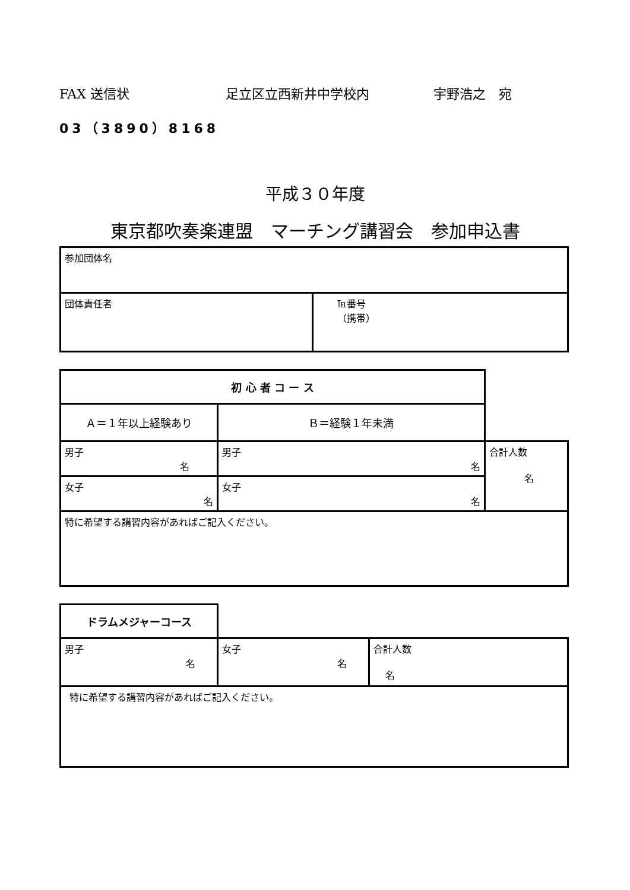FAX 送信状 足立区立西新井中学校内 宇野浩之　宛
03（3890）8168
平成３０年度
東京都吹奏楽連盟　マーチング講習会　参加申込書
| 参加団体名 | |
| 団体責任者 | ℡番号 （携帯） |
| 初 心 者 コ ー ス | | |
| Ａ＝１年以上経験あり | Ｂ＝経験１年未満 | |
| 男子 名 | 男子 名 | 合計人数 名 |
| 女子 名 | 女子 名 | |
| 特に希望する講習内容があればご記入ください。 | | |
| ドラムメジャーコース | | |
| 男子 名 | 女子 名 | 合計人数 名 |
| 特に希望する講習内容があればご記入ください。 | | |